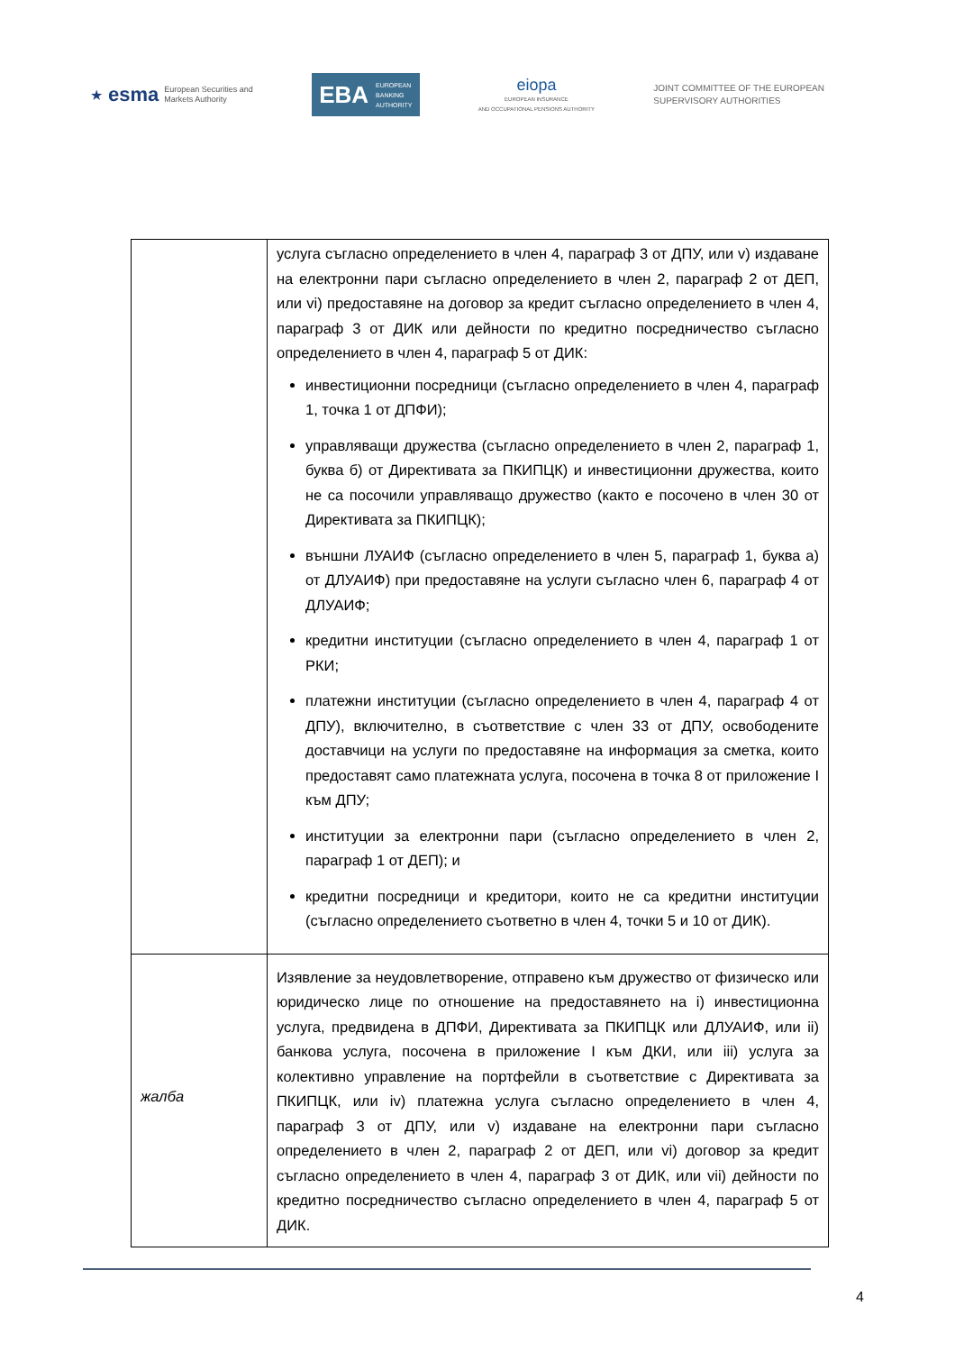★ esma
European Securities and
Markets Authority
EBA
EUROPEAN
BANKING
AUTHORITY
eiopa
EUROPEAN INSURANCE
AND OCCUPATIONAL PENSIONS AUTHORITY
JOINT COMMITTEE OF THE EUROPEAN
SUPERVISORY AUTHORITIES
| | услуга съгласно определението в член 4, параграф 3 от ДПУ, или v) издаване на електронни пари съгласно определението в член 2, параграф 2 от ДЕП, или vi) предоставяне на договор за кредит съгласно определението в член 4, параграф 3 от ДИК или дейности по кредитно посредничество съгласно определението в член 4, параграф 5 от ДИК: инвестиционни посредници (съгласно определението в член 4, параграф 1, точка 1 от ДПФИ); управляващи дружества (съгласно определението в член 2, параграф 1, буква б) от Директивата за ПКИПЦК) и инвестиционни дружества, които не са посочили управляващо дружество (както е посочено в член 30 от Директивата за ПКИПЦК); външни ЛУАИФ (съгласно определението в член 5, параграф 1, буква а) от ДЛУАИФ) при предоставяне на услуги съгласно член 6, параграф 4 от ДЛУАИФ; кредитни институции (съгласно определението в член 4, параграф 1 от РКИ; платежни институции (съгласно определението в член 4, параграф 4 от ДПУ), включително, в съответствие с член 33 от ДПУ, освободените доставчици на услуги по предоставяне на информация за сметка, които предоставят само платежната услуга, посочена в точка 8 от приложение I към ДПУ; институции за електронни пари (съгласно определението в член 2, параграф 1 от ДЕП); и кредитни посредници и кредитори, които не са кредитни институции (съгласно определението съответно в член 4, точки 5 и 10 от ДИК). |
| жалба | Изявление за неудовлетворение, отправено към дружество от физическо или юридическо лице по отношение на предоставянето на i) инвестиционна услуга, предвидена в ДПФИ, Директивата за ПКИПЦК или ДЛУАИФ, или ii) банкова услуга, посочена в приложение I към ДКИ, или iii) услуга за колективно управление на портфейли в съответствие с Директивата за ПКИПЦК, или iv) платежна услуга съгласно определението в член 4, параграф 3 от ДПУ, или v) издаване на електронни пари съгласно определението в член 2, параграф 2 от ДЕП, или vi) договор за кредит съгласно определението в член 4, параграф 3 от ДИК, или vii) дейности по кредитно посредничество съгласно определението в член 4, параграф 5 от ДИК. |
4